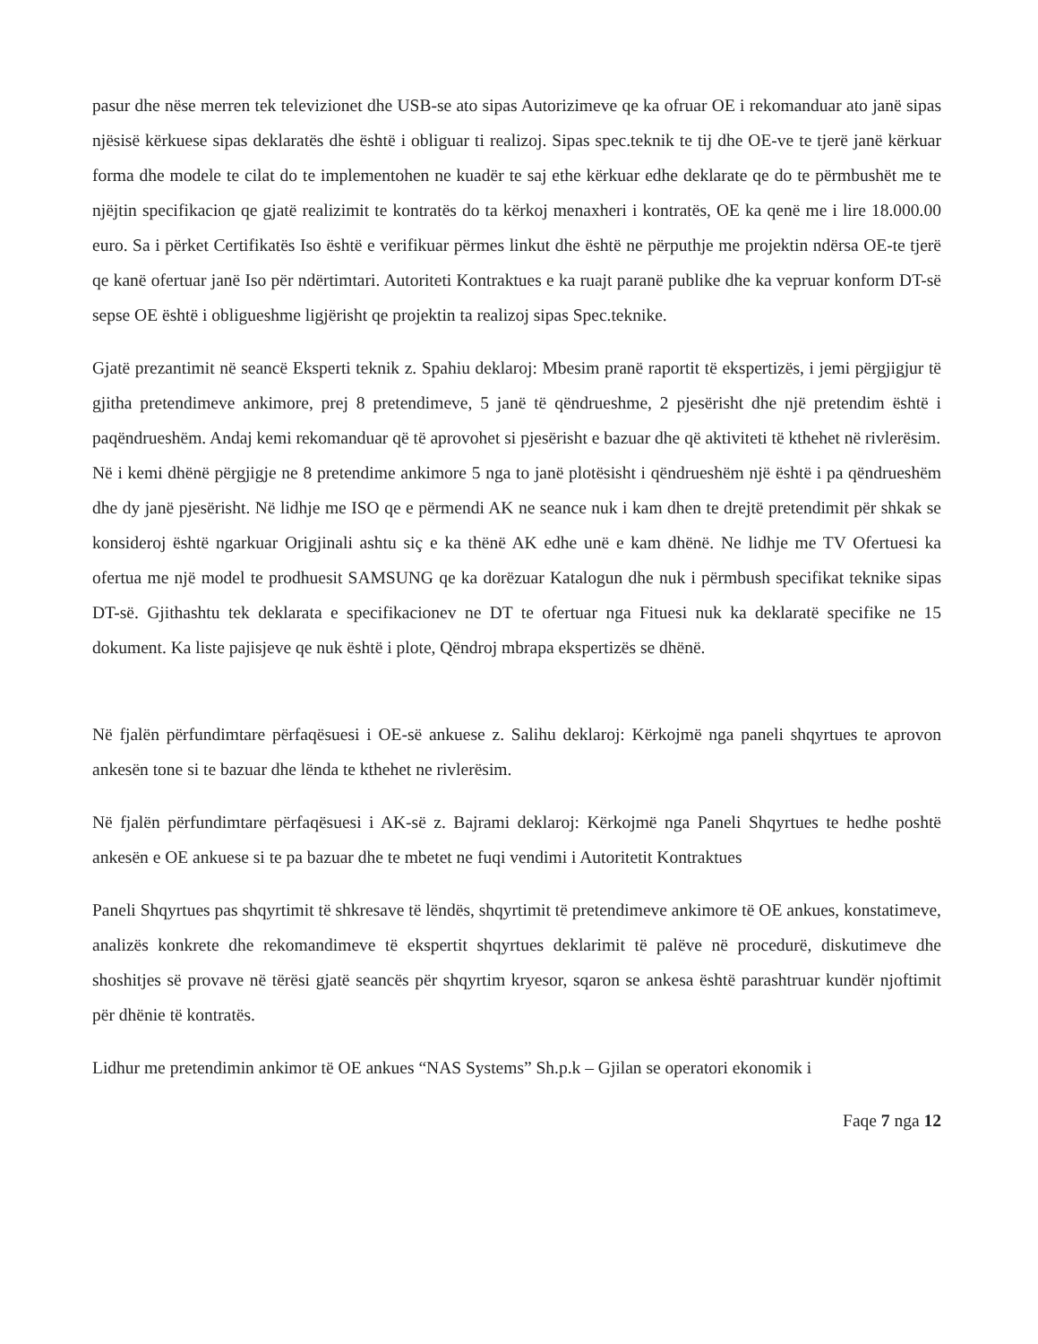pasur dhe nëse merren tek televizionet dhe USB-se ato sipas Autorizimeve qe ka ofruar OE i rekomanduar ato janë sipas njësisë kërkuese sipas deklaratës dhe është i obliguar ti realizoj. Sipas spec.teknik te tij dhe OE-ve te tjerë janë kërkuar forma dhe modele te cilat do te implementohen ne kuadër te saj ethe kërkuar edhe deklarate qe do te përmbushët me te njëjtin specifikacion qe gjatë realizimit te kontratës do ta kërkoj menaxheri i kontratës, OE ka qenë me i lire 18.000.00 euro. Sa i përket Certifikatës Iso është e verifikuar përmes linkut dhe është ne përputhje me projektin ndërsa OE-te tjerë qe kanë ofertuar janë Iso për ndërtimtari. Autoriteti Kontraktues e ka ruajt paranë publike dhe ka vepruar konform DT-së sepse OE është i obligueshme ligjërisht qe projektin ta realizoj sipas Spec.teknike.
Gjatë prezantimit në seancë Eksperti teknik z. Spahiu deklaroj: Mbesim pranë raportit të ekspertizës, i jemi përgjigjur të gjitha pretendimeve ankimore, prej 8 pretendimeve, 5 janë të qëndrueshme, 2 pjesërisht dhe një pretendim është i paqëndrueshëm. Andaj kemi rekomanduar që të aprovohet si pjesërisht e bazuar dhe që aktiviteti të kthehet në rivlerësim.
Në i kemi dhënë përgjigje ne 8 pretendime ankimore 5 nga to janë plotësisht i qëndrueshëm një është i pa qëndrueshëm dhe dy janë pjesërisht. Në lidhje me ISO qe e përmendi AK ne seance nuk i kam dhen te drejtë pretendimit për shkak se konsideroj është ngarkuar Origjinali ashtu siç e ka thënë AK edhe unë e kam dhënë. Ne lidhje me TV Ofertuesi ka ofertua me një model te prodhuesit SAMSUNG qe ka dorëzuar Katalogun dhe nuk i përmbush specifikat teknike sipas DT-së. Gjithashtu tek deklarata e specifikacionev ne DT te ofertuar nga Fituesi nuk ka deklaratë specifike ne 15 dokument. Ka liste pajisjeve qe nuk është i plote, Qëndroj mbrapa ekspertizës se dhënë.
Në fjalën përfundimtare përfaqësuesi i OE-së ankuese z. Salihu deklaroj: Kërkojmë nga paneli shqyrtues te aprovon ankesën tone si te bazuar dhe lënda te kthehet ne rivlerësim.
Në fjalën përfundimtare përfaqësuesi i AK-së z. Bajrami deklaroj: Kërkojmë nga Paneli Shqyrtues te hedhe poshtë ankesën e OE ankuese si te pa bazuar dhe te mbetet ne fuqi vendimi i Autoritetit Kontraktues
Paneli Shqyrtues pas shqyrtimit të shkresave të lëndës, shqyrtimit të pretendimeve ankimore të OE ankues, konstatimeve, analizës konkrete dhe rekomandimeve të ekspertit shqyrtues deklarimit të palëve në procedurë, diskutimeve dhe shoshitjes së provave në tërësi gjatë seancës për shqyrtim kryesor, sqaron se ankesa është parashtruar kundër njoftimit për dhënie të kontratës.
Lidhur me pretendimin ankimor të OE ankues “NAS Systems” Sh.p.k – Gjilan se operatori ekonomik i
Faqe 7 nga 12